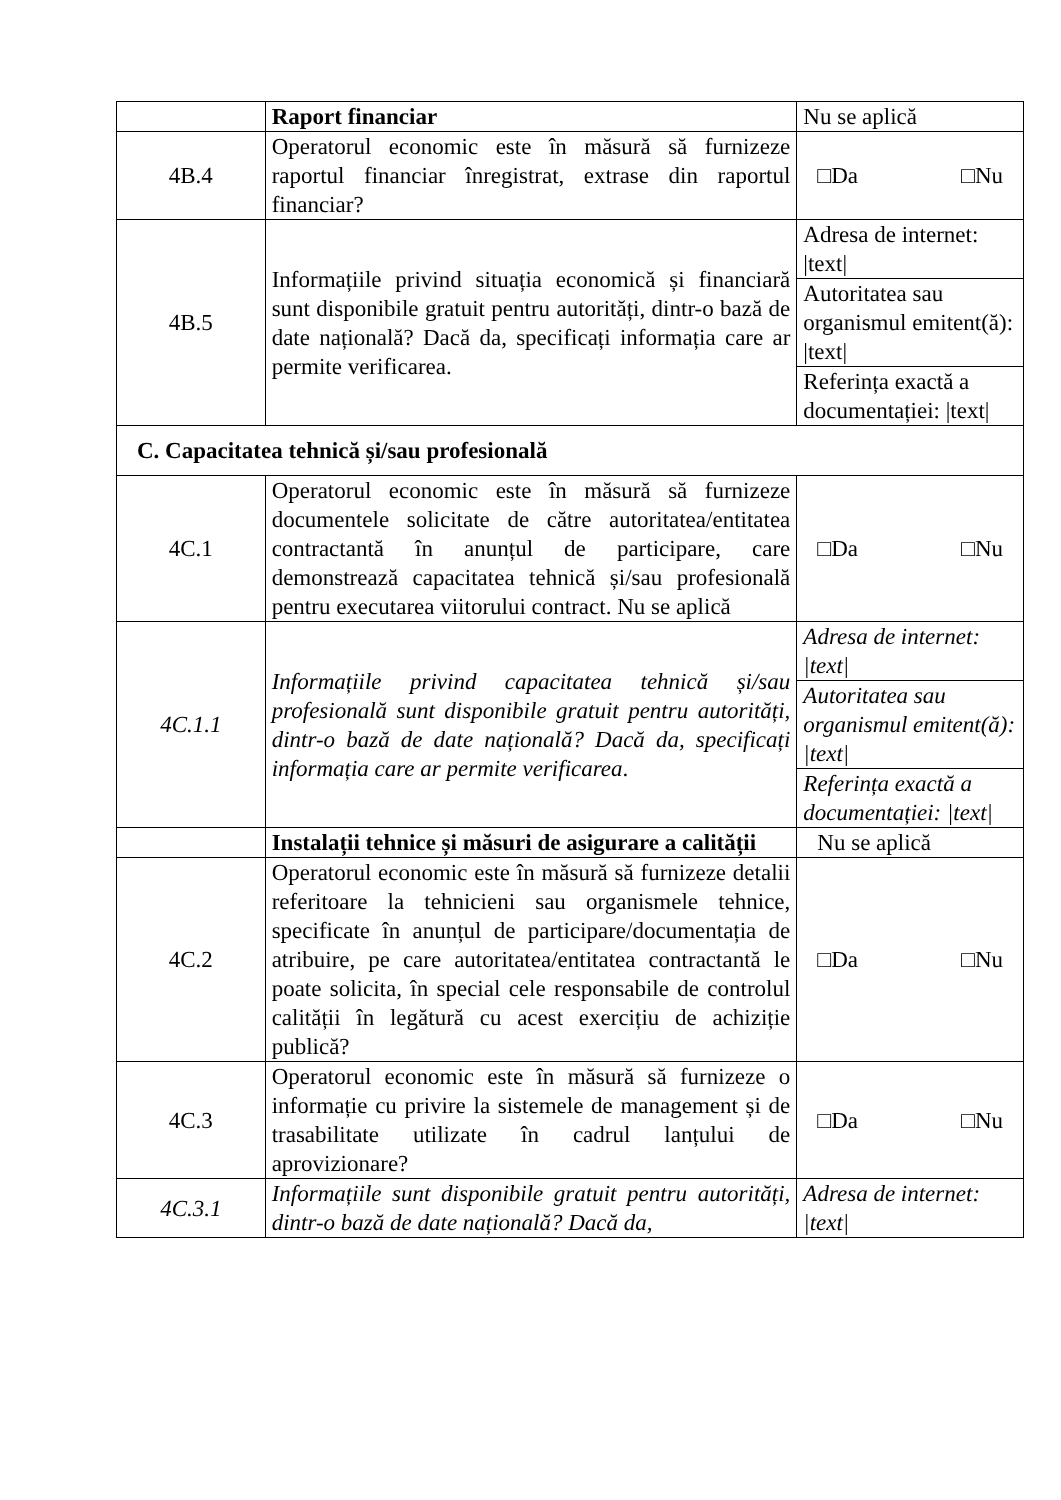| | Raport financiar | Nu se aplică |
| 4B.4 | Operatorul economic este în măsură să furnizeze raportul financiar înregistrat, extrase din raportul financiar? | □Da □Nu |
| 4B.5 | Informațiile privind situația economică și financiară sunt disponibile gratuit pentru autorități, dintr-o bază de date națională? Dacă da, specificați informația care ar permite verificarea. | Adresa de internet: /text/ |
| | | Autoritatea sau organismul emitent(ă): /text/ |
| | | Referința exactă a documentației: /text/ |
| C. Capacitatea tehnică și/sau profesională | | |
| 4C.1 | Operatorul economic este în măsură să furnizeze documentele solicitate de către autoritatea/entitatea contractantă în anunțul de participare, care demonstrează capacitatea tehnică și/sau profesională pentru executarea viitorului contract. Nu se aplică | □Da □Nu |
| 4C.1.1 | Informațiile privind capacitatea tehnică și/sau profesională sunt disponibile gratuit pentru autorități, dintr-o bază de date națională? Dacă da, specificați informația care ar permite verificarea . | Adresa de internet: /text/ |
| | | Autoritatea sau organismul emitent(ă): /text/ |
| | | Referința exactă a documentației: /text/ |
| | Instalații tehnice și măsuri de asigurare a calității | Nu se aplică |
| 4C.2 | Operatorul economic este în măsură să furnizeze detalii referitoare la tehnicieni sau organismele tehnice, specificate în anunțul de participare/documentația de atribuire, pe care autoritatea/entitatea contractantă le poate solicita, în special cele responsabile de controlul calității în legătură cu acest exercițiu de achiziție publică? | □Da □Nu |
| 4C.3 | Operatorul economic este în măsură să furnizeze o informație cu privire la sistemele de management și de trasabilitate utilizate în cadrul lanțului de aprovizionare? | □Da □Nu |
| 4C.3.1 | Informațiile sunt disponibile gratuit pentru autorități, dintr-o bază de date națională? Dacă da, | Adresa de internet: /text/ |